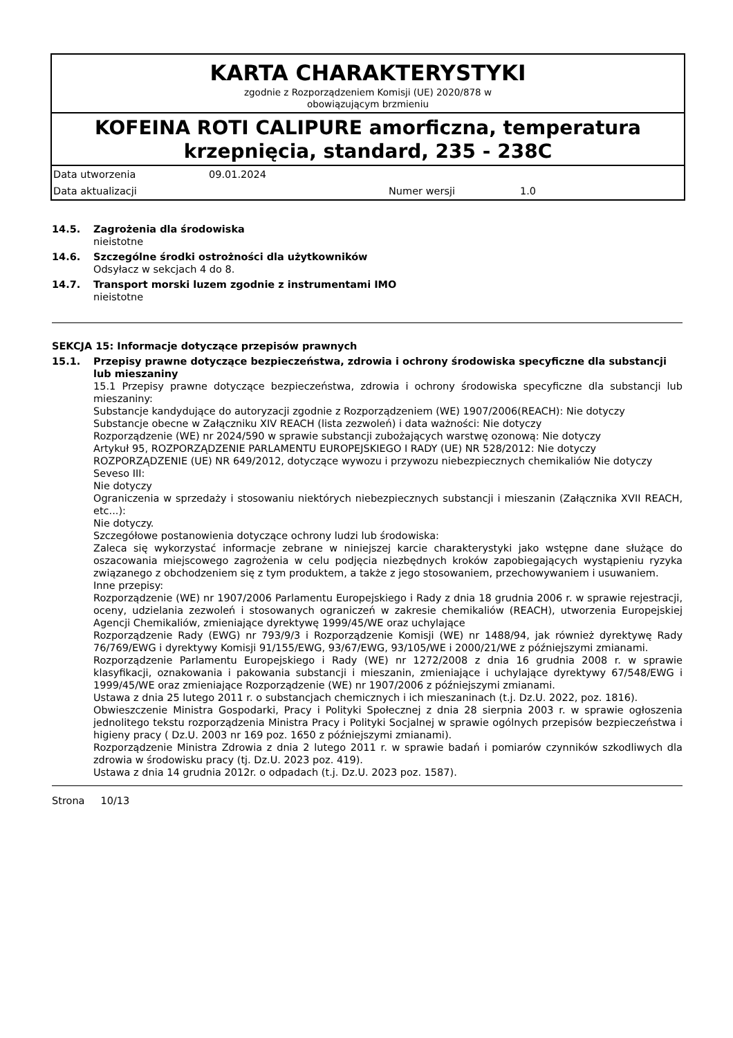KARTA CHARAKTERYSTYKI
zgodnie z Rozporządzeniem Komisji (UE) 2020/878 w
obowiązującym brzmieniu
KOFEINA ROTI CALIPURE amorficzna, temperatura krzepnięcia, standard, 235 - 238C
Data utworzenia 09.01.2024
Data aktualizacji Numer wersji 1.0
14.5. Zagrożenia dla środowiska
nieistotne
14.6. Szczególne środki ostrożności dla użytkowników
Odsyłacz w sekcjach 4 do 8.
14.7. Transport morski luzem zgodnie z instrumentami IMO
nieistotne
SEKCJA 15: Informacje dotyczące przepisów prawnych
15.1. Przepisy prawne dotyczące bezpieczeństwa, zdrowia i ochrony środowiska specyficzne dla substancji lub mieszaniny
15.1 Przepisy prawne dotyczące bezpieczeństwa, zdrowia i ochrony środowiska specyficzne dla substancji lub mieszaniny:
Substancje kandydujące do autoryzacji zgodnie z Rozporządzeniem (WE) 1907/2006(REACH): Nie dotyczy
Substancje obecne w Załączniku XIV REACH (lista zezwoleń) i data ważności: Nie dotyczy
Rozporządzenie (WE) nr 2024/590 w sprawie substancji zubożających warstwę ozonową: Nie dotyczy
Artykuł 95, ROZPORZĄDZENIE PARLAMENTU EUROPEJSKIEGO I RADY (UE) NR 528/2012: Nie dotyczy
ROZPORZĄDZENIE (UE) NR 649/2012, dotyczące wywozu i przywozu niebezpiecznych chemikaliów Nie dotyczy
Seveso III:
Nie dotyczy
Ograniczenia w sprzedaży i stosowaniu niektórych niebezpiecznych substancji i mieszanin (Załącznika XVII REACH, etc...):
Nie dotyczy.
Szczegółowe postanowienia dotyczące ochrony ludzi lub środowiska:
Zaleca się wykorzystać informacje zebrane w niniejszej karcie charakterystyki jako wstępne dane służące do oszacowania miejscowego zagrożenia w celu podjęcia niezbędnych kroków zapobiegających wystąpieniu ryzyka związanego z obchodzeniem się z tym produktem, a także z jego stosowaniem, przechowywaniem i usuwaniem.
Inne przepisy:
Rozporządzenie (WE) nr 1907/2006 Parlamentu Europejskiego i Rady z dnia 18 grudnia 2006 r. w sprawie rejestracji, oceny, udzielania zezwoleń i stosowanych ograniczeń w zakresie chemikaliów (REACH), utworzenia Europejskiej Agencji Chemikaliów, zmieniające dyrektywę 1999/45/WE oraz uchylające
Rozporządzenie Rady (EWG) nr 793/9/3 i Rozporządzenie Komisji (WE) nr 1488/94, jak również dyrektywę Rady 76/769/EWG i dyrektywy Komisji 91/155/EWG, 93/67/EWG, 93/105/WE i 2000/21/WE z późniejszymi zmianami.
Rozporządzenie Parlamentu Europejskiego i Rady (WE) nr 1272/2008 z dnia 16 grudnia 2008 r. w sprawie klasyfikacji, oznakowania i pakowania substancji i mieszanin, zmieniające i uchylające dyrektywy 67/548/EWG i 1999/45/WE oraz zmieniające Rozporządzenie (WE) nr 1907/2006 z późniejszymi zmianami.
Ustawa z dnia 25 lutego 2011 r. o substancjach chemicznych i ich mieszaninach (t.j. Dz.U. 2022, poz. 1816).
Obwieszczenie Ministra Gospodarki, Pracy i Polityki Społecznej z dnia 28 sierpnia 2003 r. w sprawie ogłoszenia jednolitego tekstu rozporządzenia Ministra Pracy i Polityki Socjalnej w sprawie ogólnych przepisów bezpieczeństwa i higieny pracy ( Dz.U. 2003 nr 169 poz. 1650 z późniejszymi zmianami).
Rozporządzenie Ministra Zdrowia z dnia 2 lutego 2011 r. w sprawie badań i pomiarów czynników szkodliwych dla zdrowia w środowisku pracy (tj. Dz.U. 2023 poz. 419).
Ustawa z dnia 14 grudnia 2012r. o odpadach (t.j. Dz.U. 2023 poz. 1587).
Strona 10/13